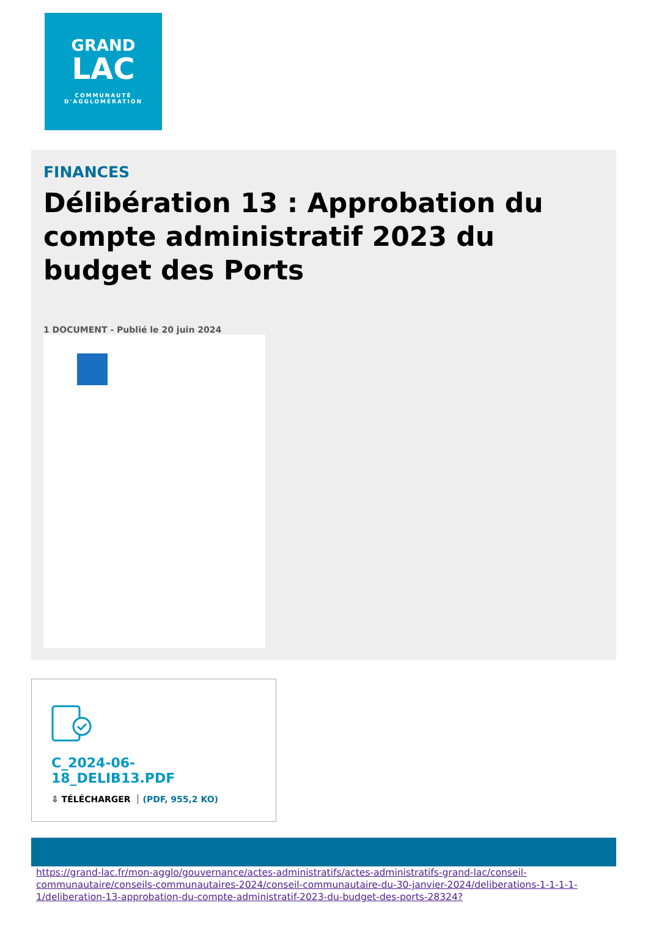GRAND
LAC
COMMUNAUTÉ
D'AGGLOMÉRATION
FINANCES
Délibération 13 : Approbation du compte administratif 2023 du budget des Ports
1 DOCUMENT - Publié le 20 juin 2024
C_2024-06-18_DELIB13.PDF
⇩ TÉLÉCHARGER (PDF, 955,2 KO)
https://grand-lac.fr/mon-agglo/gouvernance/actes-administratifs/actes-administratifs-grand-lac/conseil-communautaire/conseils-communautaires-2024/conseil-communautaire-du-30-janvier-2024/deliberations-1-1-1-1-1/deliberation-13-approbation-du-compte-administratif-2023-du-budget-des-ports-28324?